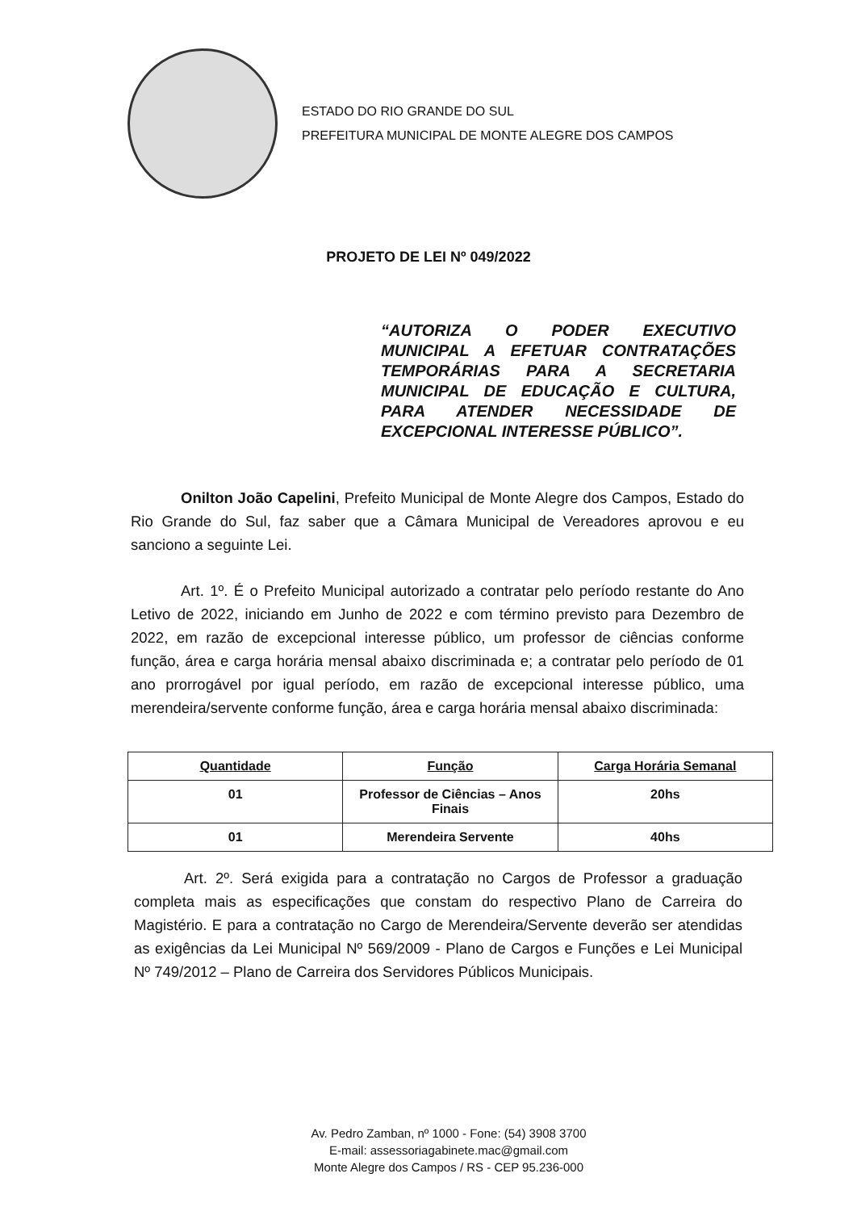ESTADO DO RIO GRANDE DO SUL
PREFEITURA MUNICIPAL DE MONTE ALEGRE DOS CAMPOS
PROJETO DE LEI Nº 049/2022
“AUTORIZA O PODER EXECUTIVO MUNICIPAL A EFETUAR CONTRATAÇÕES TEMPORÁRIAS PARA A SECRETARIA MUNICIPAL DE EDUCAÇÃO E CULTURA, PARA ATENDER NECESSIDADE DE EXCEPCIONAL INTERESSE PÚBLICO”.
Onilton João Capelini, Prefeito Municipal de Monte Alegre dos Campos, Estado do Rio Grande do Sul, faz saber que a Câmara Municipal de Vereadores aprovou e eu sanciono a seguinte Lei.
Art. 1º. É o Prefeito Municipal autorizado a contratar pelo período restante do Ano Letivo de 2022, iniciando em Junho de 2022 e com término previsto para Dezembro de 2022, em razão de excepcional interesse público, um professor de ciências conforme função, área e carga horária mensal abaixo discriminada e; a contratar pelo período de 01 ano prorrogável por igual período, em razão de excepcional interesse público, uma merendeira/servente conforme função, área e carga horária mensal abaixo discriminada:
| Quantidade | Função | Carga Horária Semanal |
| --- | --- | --- |
| 01 | Professor de Ciências – Anos Finais | 20hs |
| 01 | Merendeira Servente | 40hs |
Art. 2º. Será exigida para a contratação no Cargos de Professor a graduação completa mais as especificações que constam do respectivo Plano de Carreira do Magistério. E para a contratação no Cargo de Merendeira/Servente deverão ser atendidas as exigências da Lei Municipal Nº 569/2009 - Plano de Cargos e Funções e Lei Municipal Nº 749/2012 – Plano de Carreira dos Servidores Públicos Municipais.
Av. Pedro Zamban, nº 1000 - Fone: (54) 3908 3700
E-mail: assessoriagabinete.mac@gmail.com
Monte Alegre dos Campos / RS - CEP 95.236-000